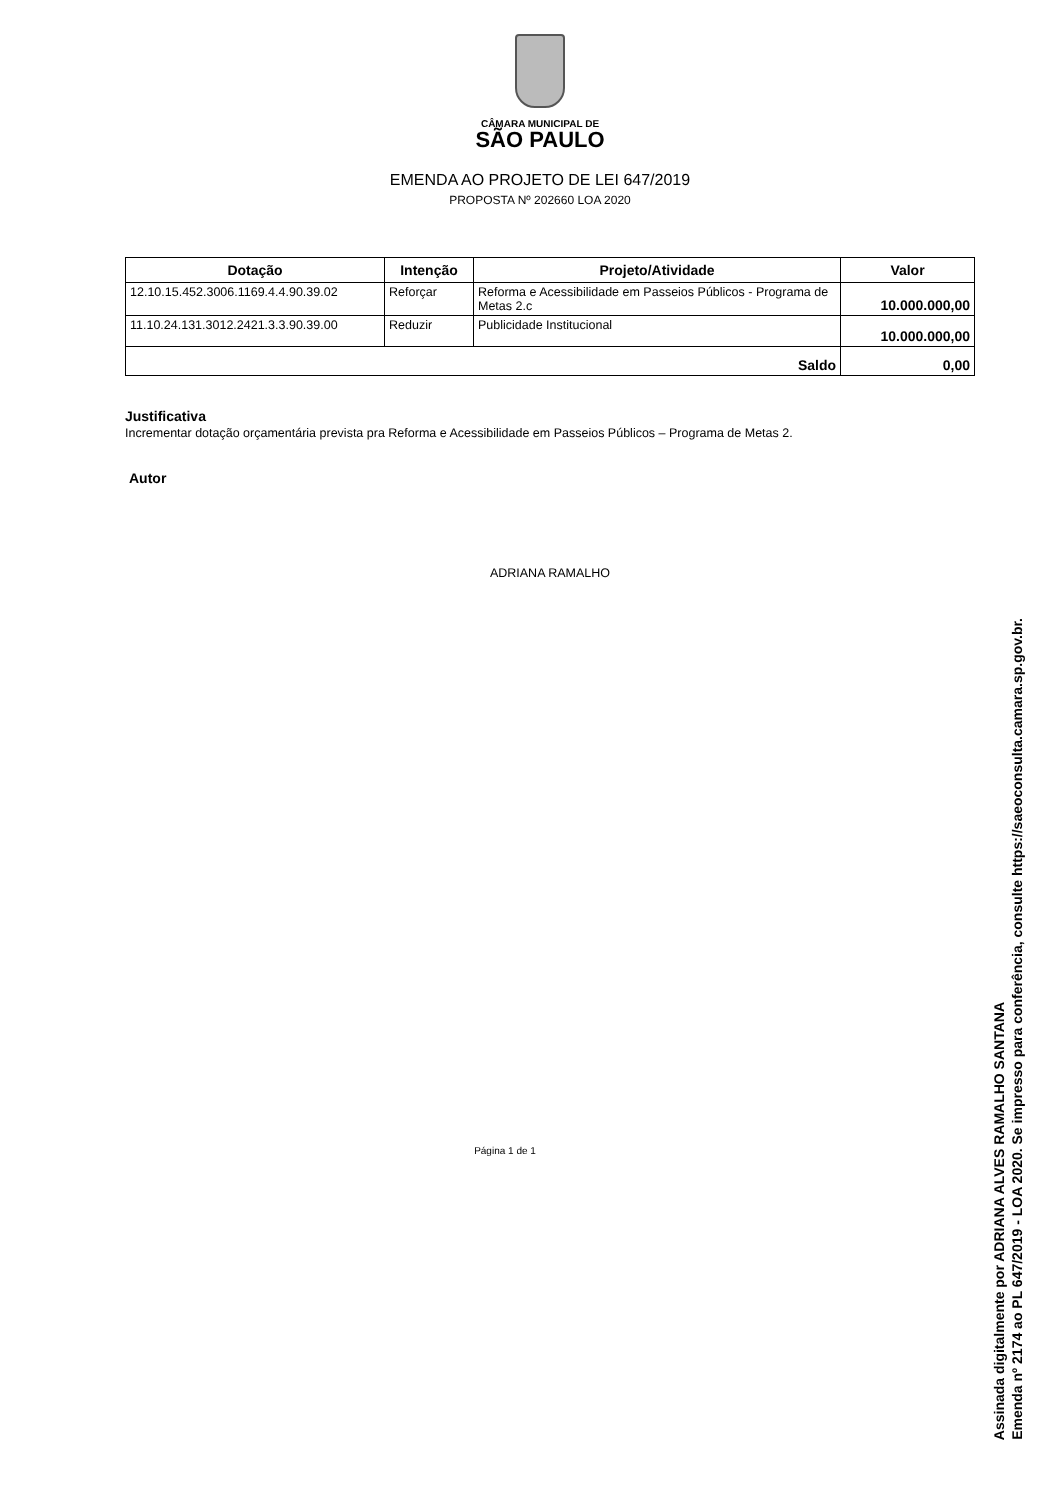CÂMARA MUNICIPAL DE
SÃO PAULO
EMENDA AO PROJETO DE LEI 647/2019
PROPOSTA Nº 202660 LOA 2020
| Dotação | Intenção | Projeto/Atividade | Valor |
| --- | --- | --- | --- |
| 12.10.15.452.3006.1169.4.4.90.39.02 | Reforçar | Reforma e Acessibilidade em Passeios Públicos - Programa de Metas 2.c | 10.000.000,00 |
| 11.10.24.131.3012.2421.3.3.90.39.00 | Reduzir | Publicidade Institucional | 10.000.000,00 |
| Saldo | | | 0,00 |
Justificativa
Incrementar dotação orçamentária prevista pra Reforma e Acessibilidade em Passeios Públicos – Programa de Metas 2.
Autor
ADRIANA RAMALHO
Página 1 de 1
Assinada digitalmente por ADRIANA ALVES RAMALHO SANTANA
Emenda nº 2174 ao PL 647/2019 - LOA 2020. Se impresso para conferência, consulte https://saeoconsulta.camara.sp.gov.br.